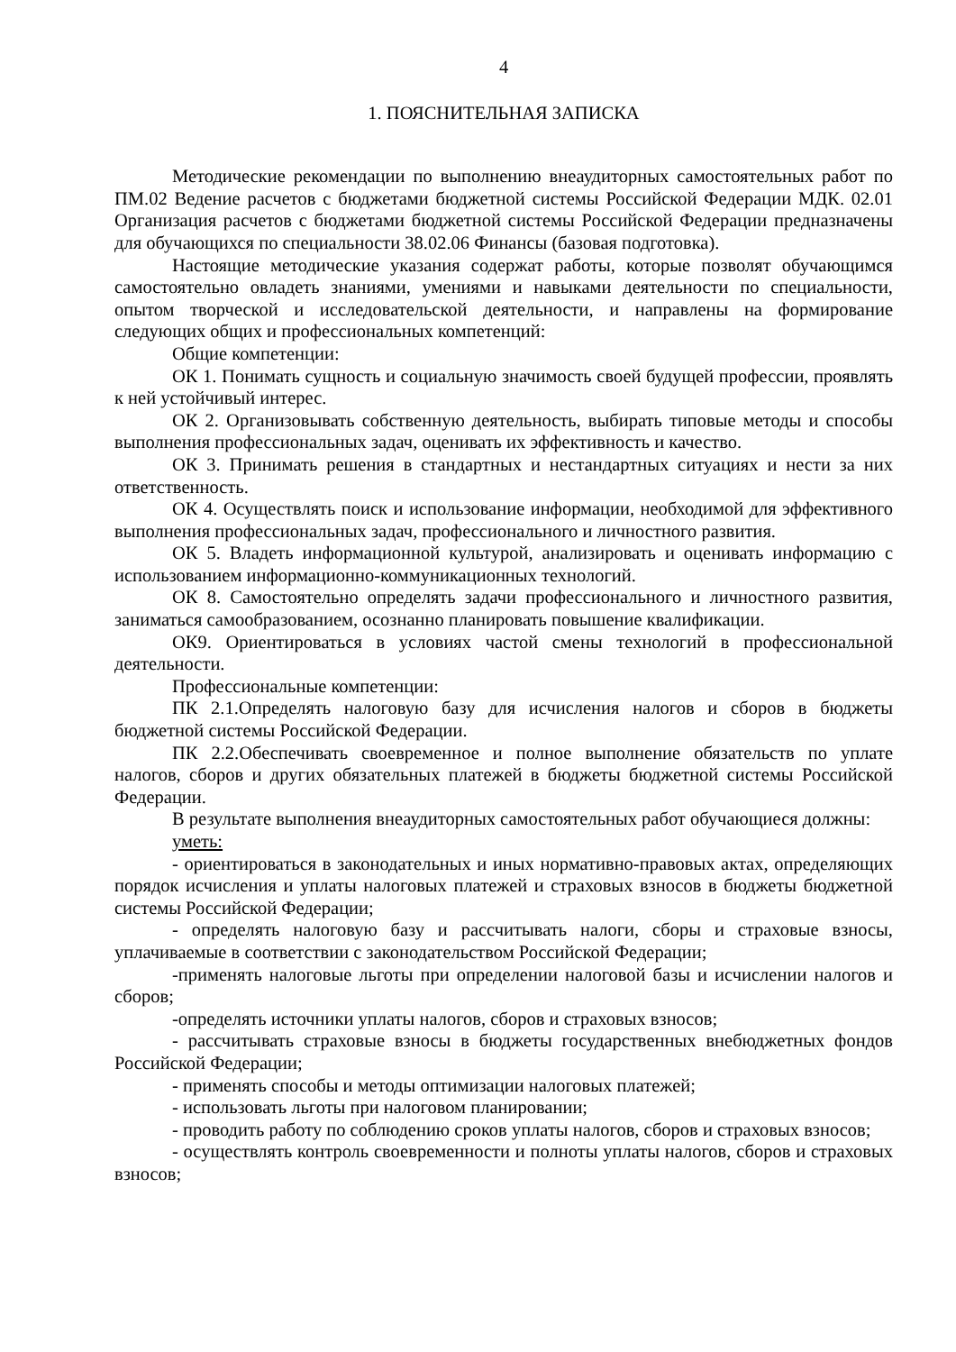4
1. ПОЯСНИТЕЛЬНАЯ ЗАПИСКА
Методические рекомендации по выполнению внеаудиторных самостоятельных работ по ПМ.02 Ведение расчетов с бюджетами бюджетной системы Российской Федерации МДК. 02.01 Организация расчетов с бюджетами бюджетной системы Российской Федерации предназначены для обучающихся по специальности 38.02.06 Финансы (базовая подготовка).
Настоящие методические указания содержат работы, которые позволят обучающимся самостоятельно овладеть знаниями, умениями и навыками деятельности по специальности, опытом творческой и исследовательской деятельности, и направлены на формирование следующих общих и профессиональных компетенций:
Общие компетенции:
ОК 1. Понимать сущность и социальную значимость своей будущей профессии, проявлять к ней устойчивый интерес.
ОК 2. Организовывать собственную деятельность, выбирать типовые методы и способы выполнения профессиональных задач, оценивать их эффективность и качество.
ОК 3. Принимать решения в стандартных и нестандартных ситуациях и нести за них ответственность.
ОК 4. Осуществлять поиск и использование информации, необходимой для эффективного выполнения профессиональных задач, профессионального и личностного развития.
ОК 5. Владеть информационной культурой, анализировать и оценивать информацию с использованием информационно-коммуникационных технологий.
ОК 8. Самостоятельно определять задачи профессионального и личностного развития, заниматься самообразованием, осознанно планировать повышение квалификации.
ОК9. Ориентироваться в условиях частой смены технологий в профессиональной деятельности.
Профессиональные компетенции:
ПК 2.1.Определять налоговую базу для исчисления налогов и сборов в бюджеты бюджетной системы Российской Федерации.
ПК 2.2.Обеспечивать своевременное и полное выполнение обязательств по уплате налогов, сборов и других обязательных платежей в бюджеты бюджетной системы Российской Федерации.
В результате выполнения внеаудиторных самостоятельных работ обучающиеся должны:
уметь:
- ориентироваться в законодательных и иных нормативно-правовых актах, определяющих порядок исчисления и уплаты налоговых платежей и страховых взносов в бюджеты бюджетной системы Российской Федерации;
- определять налоговую базу и рассчитывать налоги, сборы и страховые взносы, уплачиваемые в соответствии с законодательством Российской Федерации;
-применять налоговые льготы при определении налоговой базы и исчислении налогов и сборов;
-определять источники уплаты налогов, сборов и страховых взносов;
- рассчитывать страховые взносы в бюджеты государственных внебюджетных фондов Российской Федерации;
- применять способы и методы оптимизации налоговых платежей;
- использовать льготы при налоговом планировании;
- проводить работу по соблюдению сроков уплаты налогов, сборов и страховых взносов;
- осуществлять контроль своевременности и полноты уплаты налогов, сборов и страховых взносов;